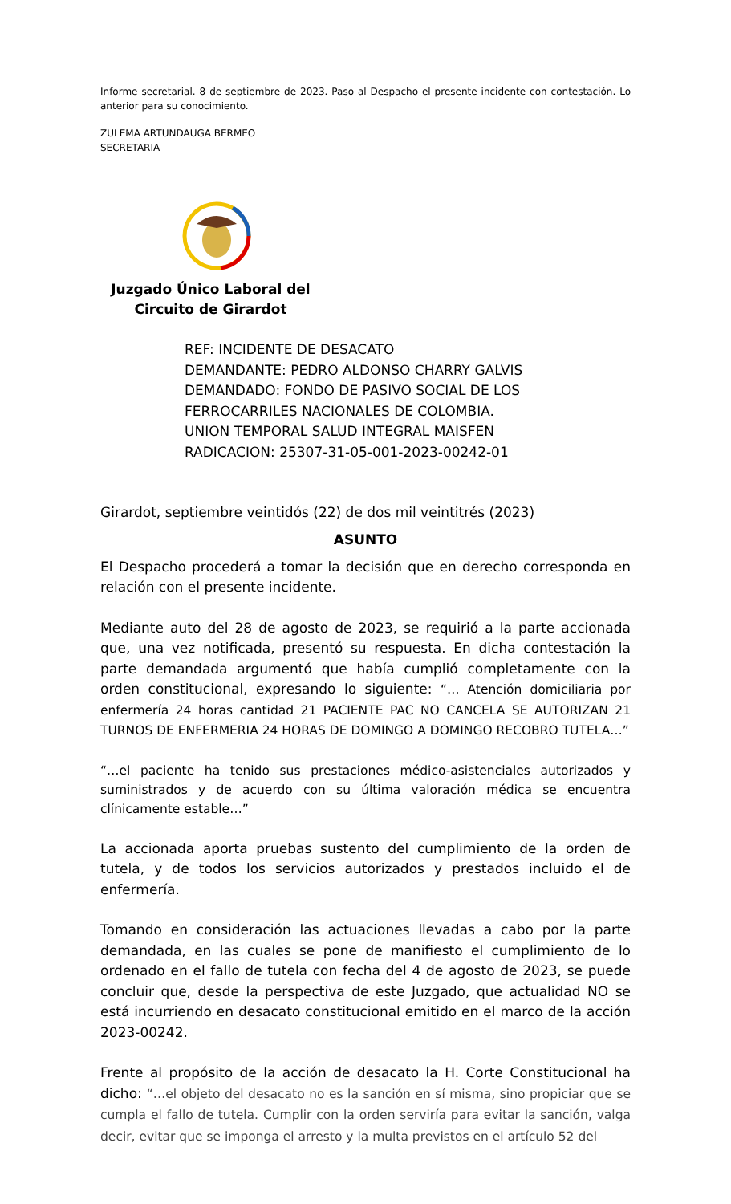Informe secretarial. 8 de septiembre de 2023. Paso al Despacho el presente incidente con contestación. Lo anterior para su conocimiento.
ZULEMA ARTUNDAUGA BERMEO
SECRETARIA
Juzgado Único Laboral del
Circuito de Girardot
REF: INCIDENTE DE DESACATO
DEMANDANTE: PEDRO ALDONSO CHARRY GALVIS
DEMANDADO: FONDO DE PASIVO SOCIAL DE LOS FERROCARRILES NACIONALES DE COLOMBIA.
UNION TEMPORAL SALUD INTEGRAL MAISFEN
RADICACION: 25307-31-05-001-2023-00242-01
Girardot, septiembre veintidós (22) de dos mil veintitrés (2023)
ASUNTO
El Despacho procederá a tomar la decisión que en derecho corresponda en relación con el presente incidente.
Mediante auto del 28 de agosto de 2023, se requirió a la parte accionada que, una vez notificada, presentó su respuesta. En dicha contestación la parte demandada argumentó que había cumplió completamente con la orden constitucional, expresando lo siguiente: “… Atención domiciliaria por enfermería 24 horas cantidad 21 PACIENTE PAC NO CANCELA SE AUTORIZAN 21 TURNOS DE ENFERMERIA 24 HORAS DE DOMINGO A DOMINGO RECOBRO TUTELA…”
“…el paciente ha tenido sus prestaciones médico-asistenciales autorizados y suministrados y de acuerdo con su última valoración médica se encuentra clínicamente estable…”
La accionada aporta pruebas sustento del cumplimiento de la orden de tutela, y de todos los servicios autorizados y prestados incluido el de enfermería.
Tomando en consideración las actuaciones llevadas a cabo por la parte demandada, en las cuales se pone de manifiesto el cumplimiento de lo ordenado en el fallo de tutela con fecha del 4 de agosto de 2023, se puede concluir que, desde la perspectiva de este Juzgado, que actualidad NO se está incurriendo en desacato constitucional emitido en el marco de la acción 2023-00242.
Frente al propósito de la acción de desacato la H. Corte Constitucional ha dicho: “…el objeto del desacato no es la sanción en sí misma, sino propiciar que se cumpla el fallo de tutela. Cumplir con la orden serviría para evitar la sanción, valga decir, evitar que se imponga el arresto y la multa previstos en el artículo 52 del